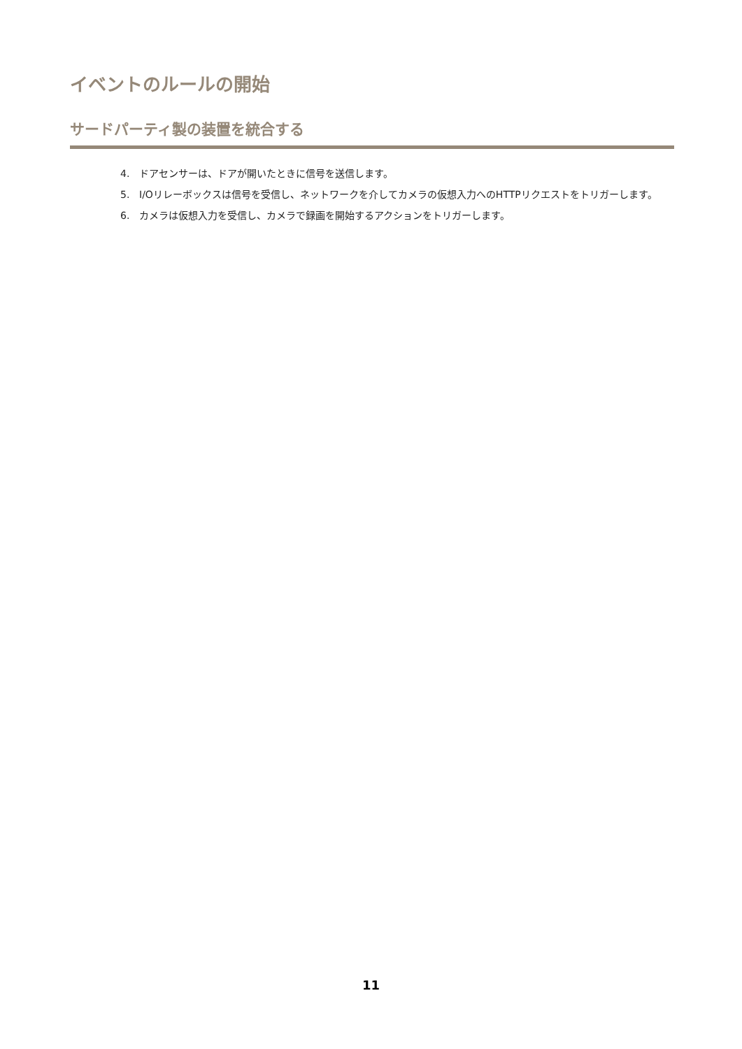イベントのルールの開始
サードパーティ製の装置を統合する
4. ドアセンサーは、ドアが開いたときに信号を送信します。
5. I/Oリレーボックスは信号を受信し、ネットワークを介してカメラの仮想入力へのHTTPリクエストをトリガーします。
6. カメラは仮想入力を受信し、カメラで録画を開始するアクションをトリガーします。
11